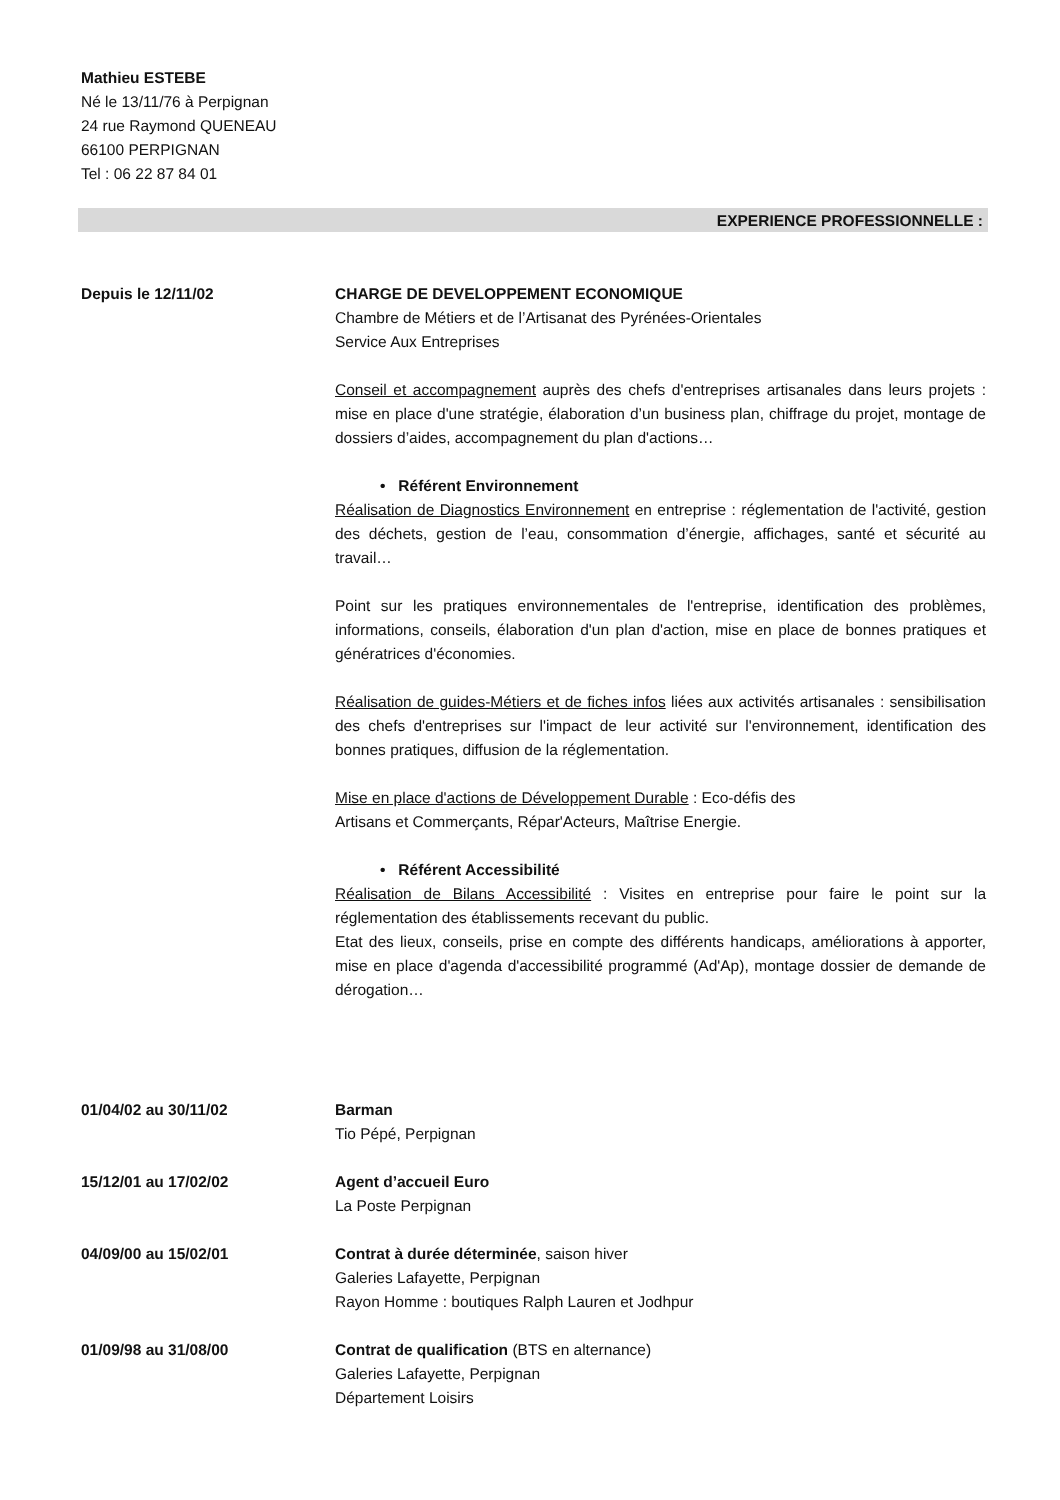Mathieu ESTEBE
Né le 13/11/76 à Perpignan
24 rue Raymond QUENEAU
66100 PERPIGNAN
Tel : 06 22 87 84 01
EXPERIENCE PROFESSIONNELLE :
Depuis le 12/11/02 CHARGE DE DEVELOPPEMENT ECONOMIQUE
Chambre de Métiers et de l’Artisanat des Pyrénées-Orientales
Service Aux Entreprises
Conseil et accompagnement auprès des chefs d'entreprises artisanales dans leurs projets : mise en place d'une stratégie, élaboration d’un business plan, chiffrage du projet, montage de dossiers d’aides, accompagnement du plan d'actions…
• Référent Environnement
Réalisation de Diagnostics Environnement en entreprise : réglementation de l'activité, gestion des déchets, gestion de l’eau, consommation d’énergie, affichages, santé et sécurité au travail…
Point sur les pratiques environnementales de l'entreprise, identification des problèmes, informations, conseils, élaboration d'un plan d'action, mise en place de bonnes pratiques et génératrices d'économies.
Réalisation de guides-Métiers et de fiches infos liées aux activités artisanales : sensibilisation des chefs d'entreprises sur l'impact de leur activité sur l'environnement, identification des bonnes pratiques, diffusion de la réglementation.
Mise en place d'actions de Développement Durable : Eco-défis des
Artisans et Commerçants, Répar'Acteurs, Maîtrise Energie.
• Référent Accessibilité
Réalisation de Bilans Accessibilité : Visites en entreprise pour faire le point sur la réglementation des établissements recevant du public.
Etat des lieux, conseils, prise en compte des différents handicaps, améliorations à apporter, mise en place d'agenda d'accessibilité programmé (Ad'Ap), montage dossier de demande de dérogation…
01/04/02 au 30/11/02 Barman
Tio Pépé, Perpignan
15/12/01 au 17/02/02 Agent d’accueil Euro
La Poste Perpignan
04/09/00 au 15/02/01 Contrat à durée déterminée, saison hiver
Galeries Lafayette, Perpignan
Rayon Homme : boutiques Ralph Lauren et Jodhpur
01/09/98 au 31/08/00 Contrat de qualification (BTS en alternance)
Galeries Lafayette, Perpignan
Département Loisirs